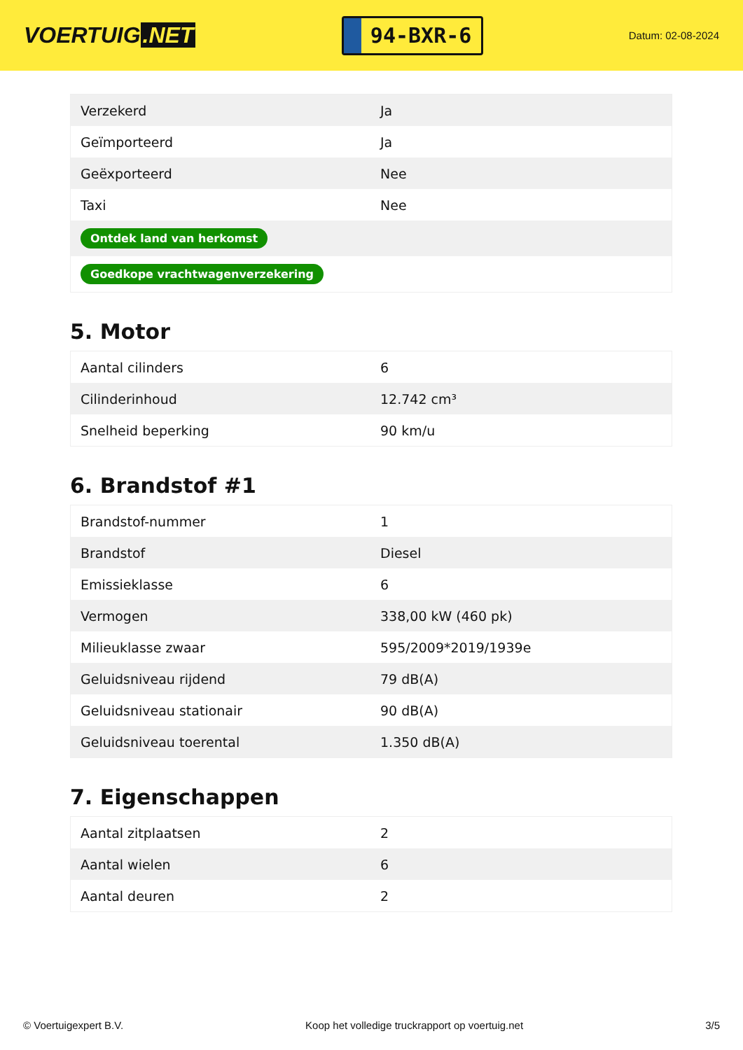VOERTUIG.NET
94-BXR-6
Datum: 02-08-2024
| Verzekerd | Ja |
| Geïmporteerd | Ja |
| Geëxporteerd | Nee |
| Taxi | Nee |
| Ontdek land van herkomst | |
| Goedkope vrachtwagenverzekering | |
5. Motor
| Aantal cilinders | 6 |
| Cilinderinhoud | 12.742 cm³ |
| Snelheid beperking | 90 km/u |
6. Brandstof #1
| Brandstof-nummer | 1 |
| Brandstof | Diesel |
| Emissieklasse | 6 |
| Vermogen | 338,00 kW (460 pk) |
| Milieuklasse zwaar | 595/2009*2019/1939e |
| Geluidsniveau rijdend | 79 dB(A) |
| Geluidsniveau stationair | 90 dB(A) |
| Geluidsniveau toerental | 1.350 dB(A) |
7. Eigenschappen
| Aantal zitplaatsen | 2 |
| Aantal wielen | 6 |
| Aantal deuren | 2 |
© Voertuigexpert B.V. Koop het volledige truckrapport op voertuig.net 3/5